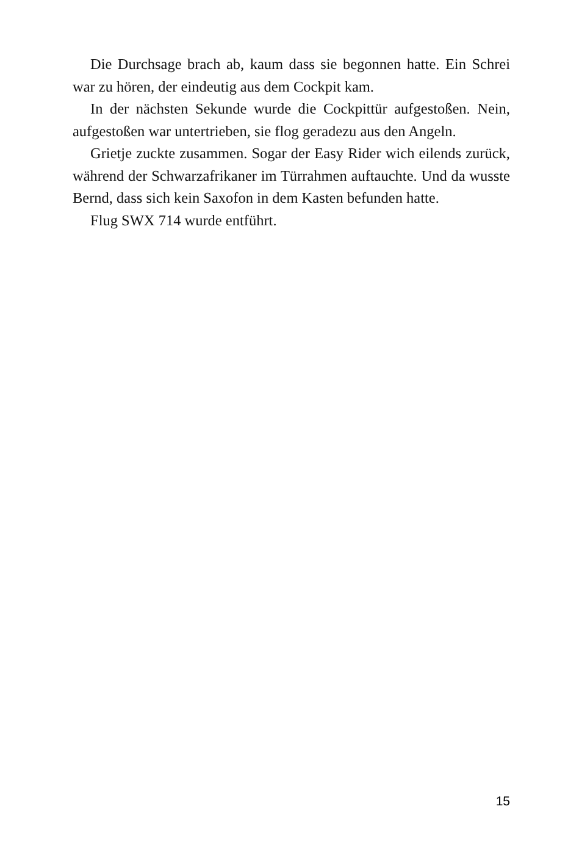Die Durchsage brach ab, kaum dass sie begonnen hatte. Ein Schrei war zu hören, der eindeutig aus dem Cockpit kam.
In der nächsten Sekunde wurde die Cockpittür aufgestoßen. Nein, aufgestoßen war untertrieben, sie flog geradezu aus den Angeln.
Grietje zuckte zusammen. Sogar der Easy Rider wich eilends zurück, während der Schwarzafrikaner im Türrahmen auftauchte. Und da wusste Bernd, dass sich kein Saxofon in dem Kasten befunden hatte.
Flug SWX 714 wurde entführt.
15